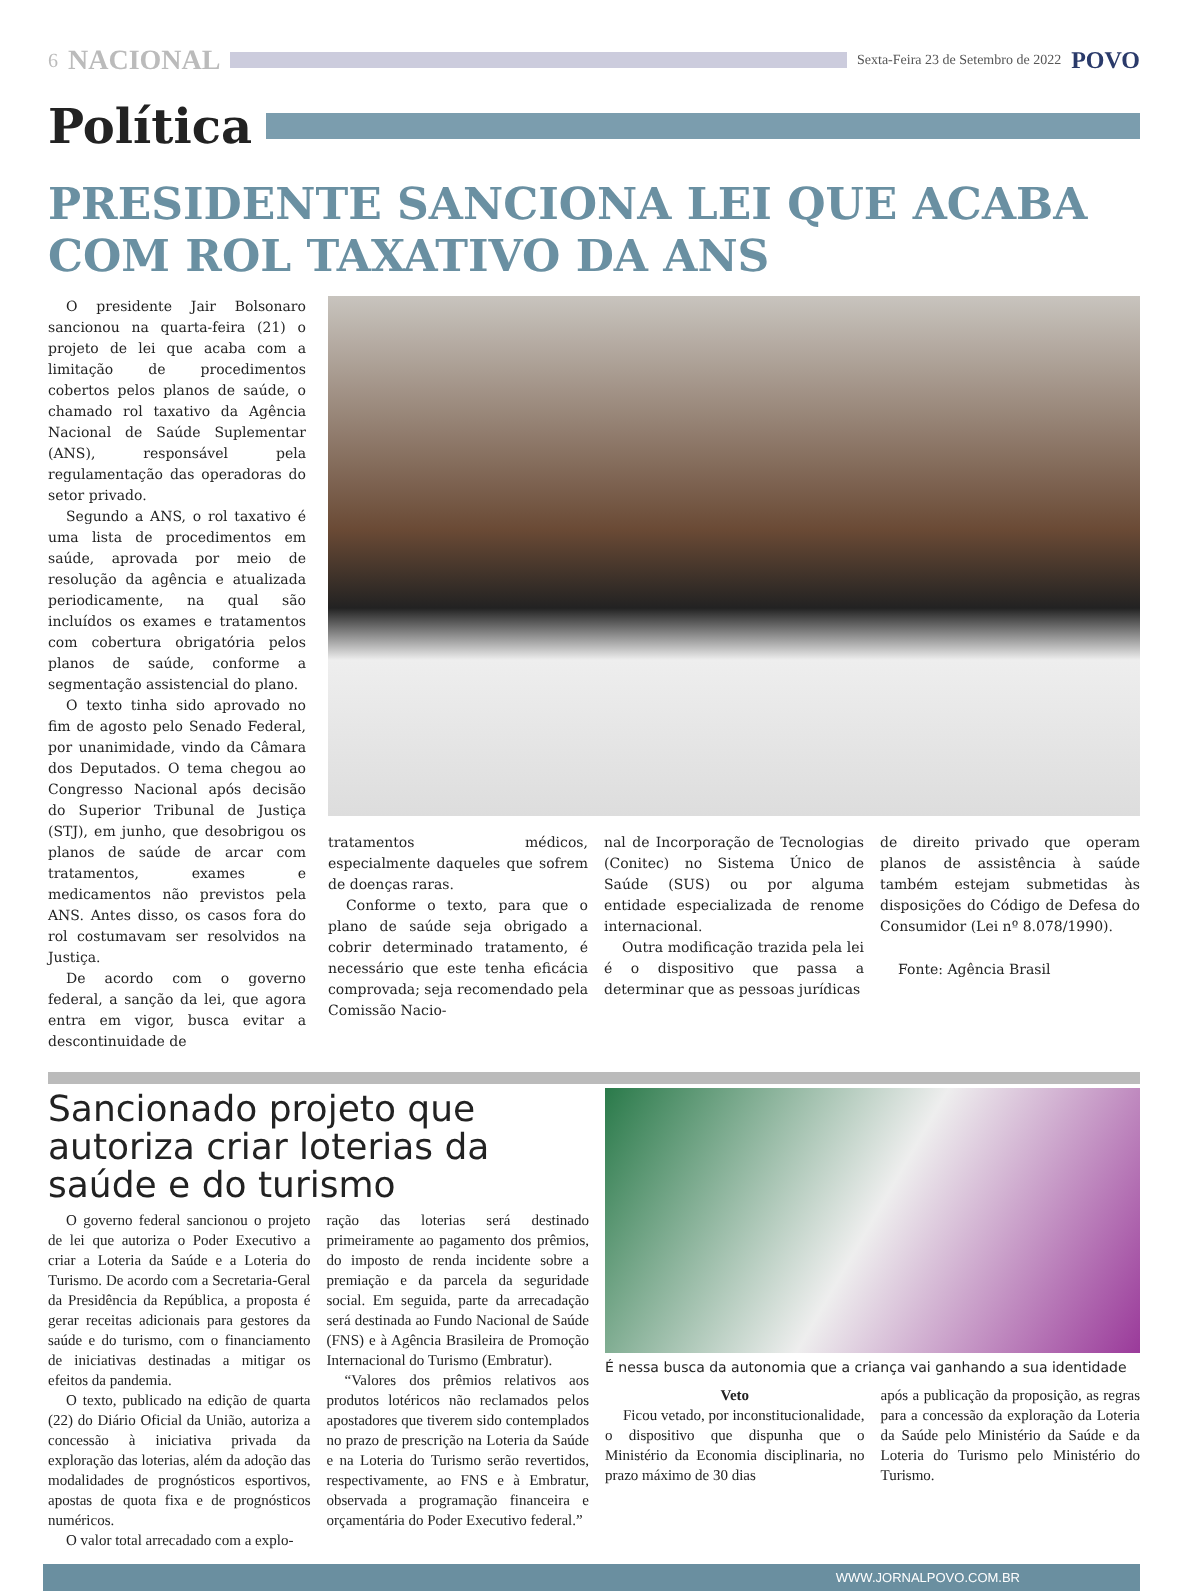6 NACIONAL Sexta-Feira 23 de Setembro de 2022 POVO
Política
PRESIDENTE SANCIONA LEI QUE ACABA COM ROL TAXATIVO DA ANS
O presidente Jair Bolsonaro sancionou na quarta-feira (21) o projeto de lei que acaba com a limitação de procedimentos cobertos pelos planos de saúde, o chamado rol taxativo da Agência Nacional de Saúde Suplementar (ANS), responsável pela regulamentação das operadoras do setor privado.
Segundo a ANS, o rol taxativo é uma lista de procedimentos em saúde, aprovada por meio de resolução da agência e atualizada periodicamente, na qual são incluídos os exames e tratamentos com cobertura obrigatória pelos planos de saúde, conforme a segmentação assistencial do plano.
O texto tinha sido aprovado no fim de agosto pelo Senado Federal, por unanimidade, vindo da Câmara dos Deputados. O tema chegou ao Congresso Nacional após decisão do Superior Tribunal de Justiça (STJ), em junho, que desobrigou os planos de saúde de arcar com tratamentos, exames e medicamentos não previstos pela ANS. Antes disso, os casos fora do rol costumavam ser resolvidos na Justiça.
De acordo com o governo federal, a sanção da lei, que agora entra em vigor, busca evitar a descontinuidade de
tratamentos médicos, especialmente daqueles que sofrem de doenças raras.
Conforme o texto, para que o plano de saúde seja obrigado a cobrir determinado tratamento, é necessário que este tenha eficácia comprovada; seja recomendado pela Comissão Nacio-
nal de Incorporação de Tecnologias (Conitec) no Sistema Único de Saúde (SUS) ou por alguma entidade especializada de renome internacional.
Outra modificação trazida pela lei é o dispositivo que passa a determinar que as pessoas jurídicas
de direito privado que operam planos de assistência à saúde também estejam submetidas às disposições do Código de Defesa do Consumidor (Lei nº 8.078/1990).
Fonte: Agência Brasil
Sancionado projeto que autoriza criar loterias da saúde e do turismo
O governo federal sancionou o projeto de lei que autoriza o Poder Executivo a criar a Loteria da Saúde e a Loteria do Turismo. De acordo com a Secretaria-Geral da Presidência da República, a proposta é gerar receitas adicionais para gestores da saúde e do turismo, com o financiamento de iniciativas destinadas a mitigar os efeitos da pandemia.
O texto, publicado na edição de quarta (22) do Diário Oficial da União, autoriza a concessão à iniciativa privada da exploração das loterias, além da adoção das modalidades de prognósticos esportivos, apostas de quota fixa e de prognósticos numéricos.
O valor total arrecadado com a explo-
ração das loterias será destinado primeiramente ao pagamento dos prêmios, do imposto de renda incidente sobre a premiação e da parcela da seguridade social. Em seguida, parte da arrecadação será destinada ao Fundo Nacional de Saúde (FNS) e à Agência Brasileira de Promoção Internacional do Turismo (Embratur).
“Valores dos prêmios relativos aos produtos lotéricos não reclamados pelos apostadores que tiverem sido contemplados no prazo de prescrição na Loteria da Saúde e na Loteria do Turismo serão revertidos, respectivamente, ao FNS e à Embratur, observada a programação financeira e orçamentária do Poder Executivo federal.”
É nessa busca da autonomia que a criança vai ganhando a sua identidade
Veto
Ficou vetado, por inconstitucionalidade, o dispositivo que dispunha que o Ministério da Economia disciplinaria, no prazo máximo de 30 dias
após a publicação da proposição, as regras para a concessão da exploração da Loteria da Saúde pelo Ministério da Saúde e da Loteria do Turismo pelo Ministério do Turismo.
WWW.JORNALPOVO.COM.BR